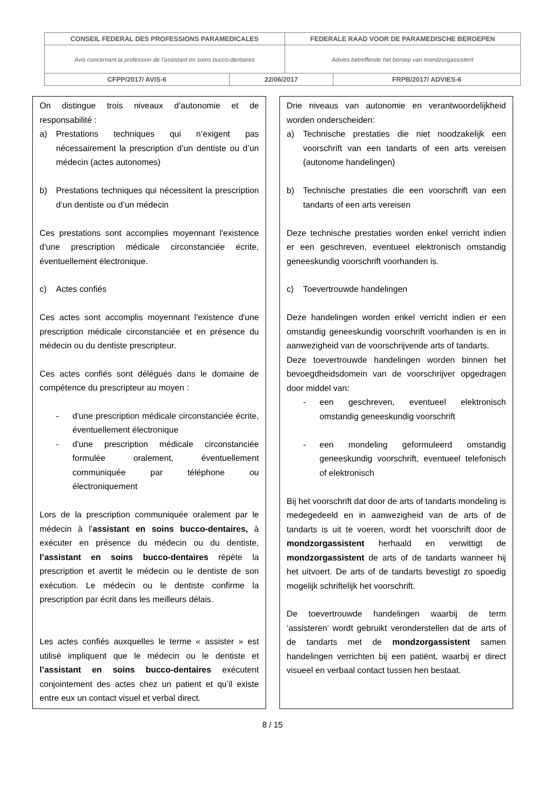| CONSEIL FEDERAL DES PROFESSIONS PARAMEDICALES | | FEDERALE RAAD VOOR DE PARAMEDISCHE BEROEPEN | |
| Avis concernant la profession de l’assistant en soins bucco-dentaires | | Advies betreffende het beroep van mondzorgassistent | |
| CFPP/2017/ AVIS-6 | 22/06/2017 | | FRPB/2017/ ADVIES-6 |
On distingue trois niveaux d’autonomie et de responsabilité :
a) Prestations techniques qui n’exigent pas nécessairement la prescription d’un dentiste ou d’un médecin (actes autonomes)
b) Prestations techniques qui nécessitent la prescription d’un dentiste ou d’un médecin
Ces prestations sont accomplies moyennant l'existence d'une prescription médicale circonstanciée écrite, éventuellement électronique.
c) Actes confiés
Ces actes sont accomplis moyennant l'existence d'une prescription médicale circonstanciée et en présence du médecin ou du dentiste prescripteur.
Ces actes confiés sont délégués dans le domaine de compétence du prescripteur au moyen :
- d'une prescription médicale circonstanciée écrite, éventuellement électronique
- d'une prescription médicale circonstanciée formulée oralement, éventuellement communiquée par téléphone ou électroniquement
Lors de la prescription communiquée oralement par le médecin à l’assistant en soins bucco-dentaires, à exécuter en présence du médecin ou du dentiste, l’assistant en soins bucco-dentaires répète la prescription et avertit le médecin ou le dentiste de son exécution. Le médecin ou le dentiste confirme la prescription par écrit dans les meilleurs délais.
Les actes confiés auxquelles le terme « assister » est utilisé impliquent que le médecin ou le dentiste et l’assistant en soins bucco-dentaires exécutent conjointement des actes chez un patient et qu’il existe entre eux un contact visuel et verbal direct.
Drie niveaus van autonomie en verantwoordelijkheid worden onderscheiden:
a) Technische prestaties die niet noodzakelijk een voorschrift van een tandarts of een arts vereisen (autonome handelingen)
b) Technische prestaties die een voorschrift van een tandarts of een arts vereisen
Deze technische prestaties worden enkel verricht indien er een geschreven, eventueel elektronisch omstandig geneeskundig voorschrift voorhanden is.
c) Toevertrouwde handelingen
Deze handelingen worden enkel verricht indien er een omstandig geneeskundig voorschrift voorhanden is en in aanwezigheid van de voorschrijvende arts of tandarts.
Deze toevertrouwde handelingen worden binnen het bevoegdheidsdomein van de voorschrijver opgedragen door middel van:
- een geschreven, eventueel elektronisch omstandig geneeskundig voorschrift
- een mondeling geformuleerd omstandig geneeskundig voorschrift, eventueel telefonisch of elektronisch
Bij het voorschrift dat door de arts of tandarts mondeling is medegedeeld en in aanwezigheid van de arts of de tandarts is uit te voeren, wordt het voorschrift door de mondzorgassistent herhaald en verwittigt de mondzorgassistent de arts of de tandarts wanneer hij het uitvoert. De arts of de tandarts bevestigt zo spoedig mogelijk schriftelijk het voorschrift.
De toevertrouwde handelingen waarbij de term ‘assisteren’ wordt gebruikt veronderstellen dat de arts of de tandarts met de mondzorgassistent samen handelingen verrichten bij een patiënt, waarbij er direct visueel en verbaal contact tussen hen bestaat.
8 / 15